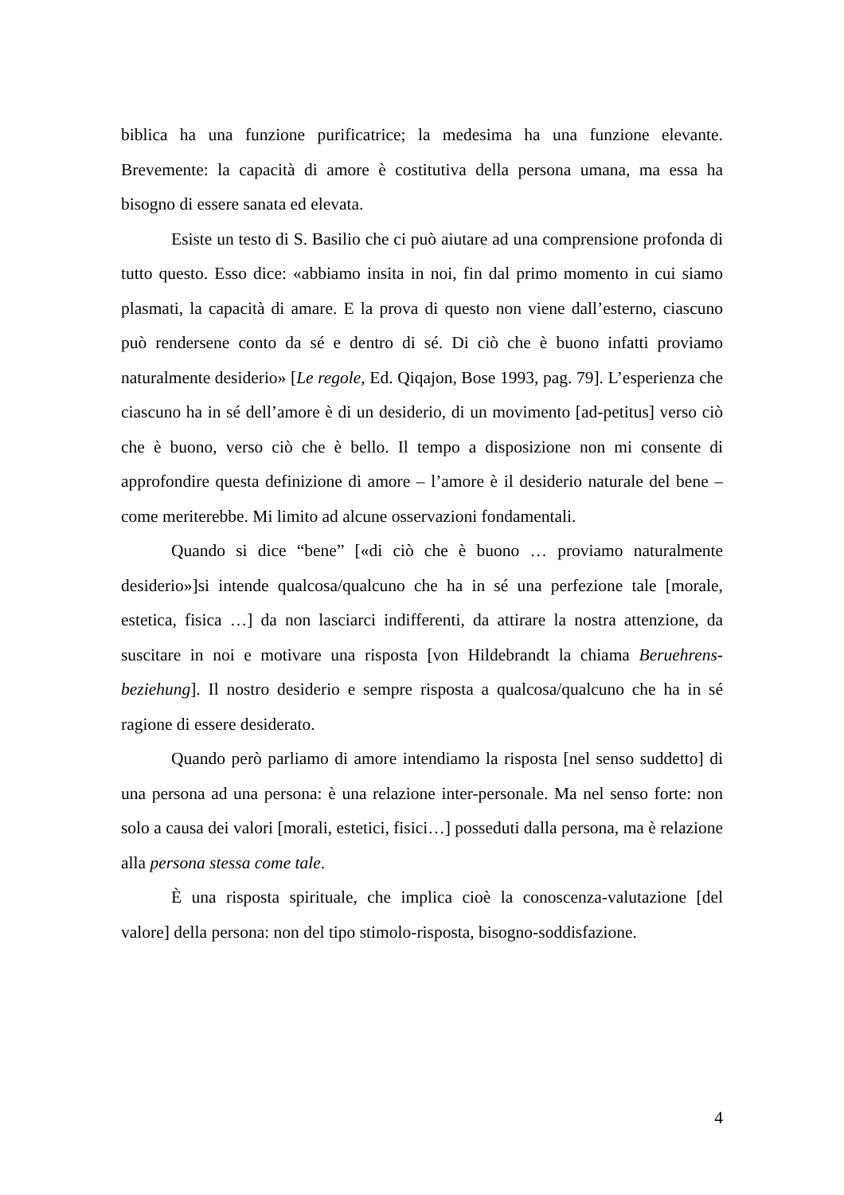biblica ha una funzione purificatrice; la medesima ha una funzione elevante. Brevemente: la capacità di amore è costitutiva della persona umana, ma essa ha bisogno di essere sanata ed elevata.
Esiste un testo di S. Basilio che ci può aiutare ad una comprensione profonda di tutto questo. Esso dice: «abbiamo insita in noi, fin dal primo momento in cui siamo plasmati, la capacità di amare. E la prova di questo non viene dall’esterno, ciascuno può rendersene conto da sé e dentro di sé. Di ciò che è buono infatti proviamo naturalmente desiderio» [Le regole, Ed. Qiqajon, Bose 1993, pag. 79]. L’esperienza che ciascuno ha in sé dell’amore è di un desiderio, di un movimento [ad-petitus] verso ciò che è buono, verso ciò che è bello. Il tempo a disposizione non mi consente di approfondire questa definizione di amore – l’amore è il desiderio naturale del bene – come meriterebbe. Mi limito ad alcune osservazioni fondamentali.
Quando si dice “bene” [«di ciò che è buono … proviamo naturalmente desiderio»]si intende qualcosa/qualcuno che ha in sé una perfezione tale [morale, estetica, fisica …] da non lasciarci indifferenti, da attirare la nostra attenzione, da suscitare in noi e motivare una risposta [von Hildebrandt la chiama Beruehrens-beziehung]. Il nostro desiderio e sempre risposta a qualcosa/qualcuno che ha in sé ragione di essere desiderato.
Quando però parliamo di amore intendiamo la risposta [nel senso suddetto] di una persona ad una persona: è una relazione inter-personale. Ma nel senso forte: non solo a causa dei valori [morali, estetici, fisici…] posseduti dalla persona, ma è relazione alla persona stessa come tale.
È una risposta spirituale, che implica cioè la conoscenza-valutazione [del valore] della persona: non del tipo stimolo-risposta, bisogno-soddisfazione.
4